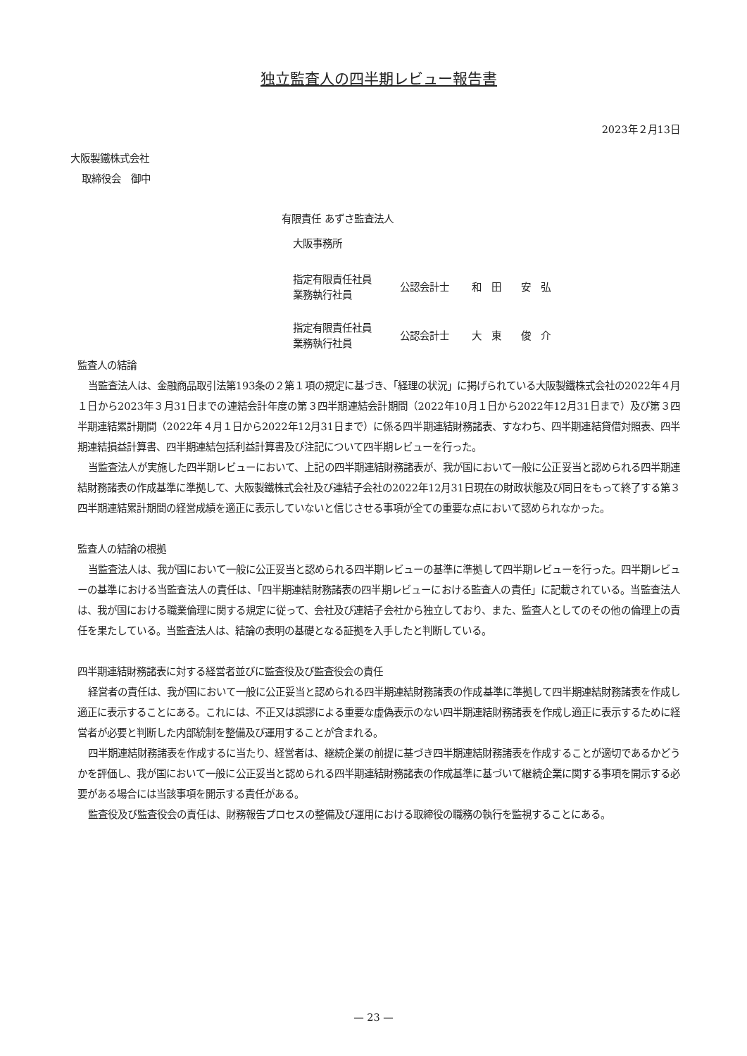独立監査人の四半期レビュー報告書
2023年２月13日
大阪製鐵株式会社
取締役会　御中
有限責任 あずさ監査法人
大阪事務所
| 指定有限責任社員 業務執行社員 | 公認会計士 | 和 田 安 弘 |
| 指定有限責任社員 業務執行社員 | 公認会計士 | 大 東 俊 介 |
監査人の結論
当監査法人は、金融商品取引法第193条の２第１項の規定に基づき、「経理の状況」に掲げられている大阪製鐵株式会社の2022年４月１日から2023年３月31日までの連結会計年度の第３四半期連結会計期間（2022年10月１日から2022年12月31日まで）及び第３四半期連結累計期間（2022年４月１日から2022年12月31日まで）に係る四半期連結財務諸表、すなわち、四半期連結貸借対照表、四半期連結損益計算書、四半期連結包括利益計算書及び注記について四半期レビューを行った。
当監査法人が実施した四半期レビューにおいて、上記の四半期連結財務諸表が、我が国において一般に公正妥当と認められる四半期連結財務諸表の作成基準に準拠して、大阪製鐵株式会社及び連結子会社の2022年12月31日現在の財政状態及び同日をもって終了する第３四半期連結累計期間の経営成績を適正に表示していないと信じさせる事項が全ての重要な点において認められなかった。
監査人の結論の根拠
当監査法人は、我が国において一般に公正妥当と認められる四半期レビューの基準に準拠して四半期レビューを行った。四半期レビューの基準における当監査法人の責任は、「四半期連結財務諸表の四半期レビューにおける監査人の責任」に記載されている。当監査法人は、我が国における職業倫理に関する規定に従って、会社及び連結子会社から独立しており、また、監査人としてのその他の倫理上の責任を果たしている。当監査法人は、結論の表明の基礎となる証拠を入手したと判断している。
四半期連結財務諸表に対する経営者並びに監査役及び監査役会の責任
経営者の責任は、我が国において一般に公正妥当と認められる四半期連結財務諸表の作成基準に準拠して四半期連結財務諸表を作成し適正に表示することにある。これには、不正又は誤謬による重要な虚偽表示のない四半期連結財務諸表を作成し適正に表示するために経営者が必要と判断した内部統制を整備及び運用することが含まれる。
四半期連結財務諸表を作成するに当たり、経営者は、継続企業の前提に基づき四半期連結財務諸表を作成することが適切であるかどうかを評価し、我が国において一般に公正妥当と認められる四半期連結財務諸表の作成基準に基づいて継続企業に関する事項を開示する必要がある場合には当該事項を開示する責任がある。
監査役及び監査役会の責任は、財務報告プロセスの整備及び運用における取締役の職務の執行を監視することにある。
— 23 —